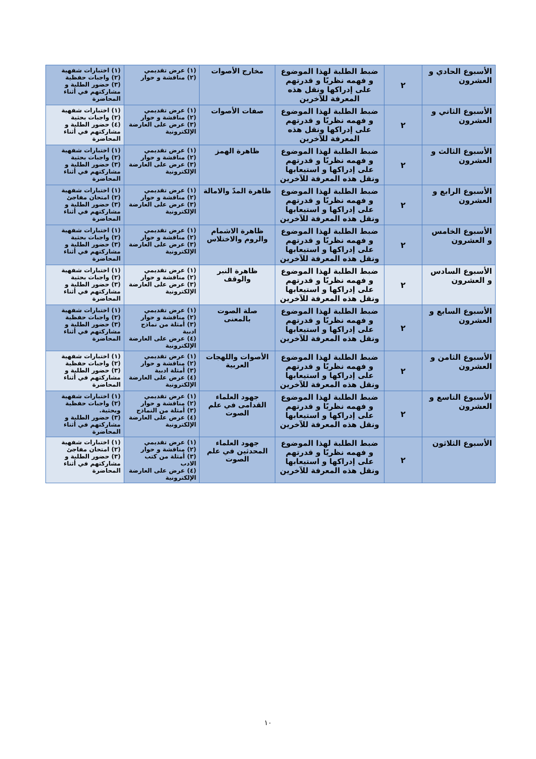| الأسبوع الحادي و العشرون | ٢ | ضبط الطلبة لهذا الموضوع و فهمه نظريًا و قدرتهم على إدراكها ونقل هذه المعرفة للآخرين | مخارج الأصوات | (١) عرض تقديمي (٢) مناقشة و حوار | (١) اختبارات شفهية (٢) واجبات حفظية (٣) حضور الطلبة و مشاركتهم في أثناء المحاضرة |
| الأسبوع الثاني و العشرون | ٢ | ضبط الطلبة لهذا الموضوع و فهمه نظريًا و قدرتهم على إدراكها ونقل هذه المعرفة للآخرين | صفات الأصوات | (١) عرض تقديمي (٢) مناقشة و حوار (٣) عرض على العارضة الإلكترونية | (١) اختبارات شفهية (٢) واجبات بحثية (٤) حضور الطلبة و مشاركتهم في أثناء المحاضرة |
| الأسبوع الثالث و العشرون | ٢ | ضبط الطلبة لهذا الموضوع و فهمه نظريًا و قدرتهم على إدراكها و استيعابها ونقل هذه المعرفة للآخرين | ظاهرة الهمز | (١) عرض تقديمي (٢) مناقشة و حوار (٣) عرض على العارضة الإلكترونية | (١) اختبارات شفهية (٢) واجبات بحثية (٣) حضور الطلبة و مشاركتهم في أثناء المحاضرة |
| الأسبوع الرابع و العشرون | ٢ | ضبط الطلبة لهذا الموضوع و فهمه نظريًا و قدرتهم على إدراكها و استيعابها ونقل هذه المعرفة للآخرين | ظاهرة المدّ والامالة | (١) عرض تقديمي (٢) مناقشة و حوار (٣) عرض على العارضة الإلكترونية | (١) اختبارات شفهية (٢) امتحان مفاجئ (٣) حضور الطلبة و مشاركتهم في أثناء المحاضرة |
| الأسبوع الخامس و العشرون | ٢ | ضبط الطلبة لهذا الموضوع و فهمه نظريًا و قدرتهم على إدراكها و استيعابها ونقل هذه المعرفة للآخرين | ظاهرة الاشمام والروم والاختلاس | (١) عرض تقديمي (٢) مناقشة و حوار (٣) عرض على العارضة الإلكترونية | (١) اختبارات شفهية (٢) واجبات بحثية (٣) حضور الطلبة و مشاركتهم في أثناء المحاضرة |
| الأسبوع السادس و العشرون | ٢ | ضبط الطلبة لهذا الموضوع و فهمه نظريًا و قدرتهم على إدراكها و استيعابها ونقل هذه المعرفة للآخرين | ظاهرة النبر والوقف | (١) عرض تقديمي (٢) مناقشة و حوار (٣) عرض على العارضة الإلكترونية | (١) اختبارات شفهية (٢) واجبات بحثية (٣) حضور الطلبة و مشاركتهم في أثناء المحاضرة |
| الأسبوع السابع و العشرون | ٢ | ضبط الطلبة لهذا الموضوع و فهمه نظريًا و قدرتهم على إدراكها و استيعابها ونقل هذه المعرفة للآخرين | صلة الصوت بالمعنى | (١) عرض تقديمي (٢) مناقشة و حوار (٣) أمثلة من نماذج ادبية (٤) عرض على العارضة الإلكترونية | (١) اختبارات شفهية (٢) واجبات حفظية (٣) حضور الطلبة و مشاركتهم في أثناء المحاضرة |
| الأسبوع الثامن و العشرون | ٢ | ضبط الطلبة لهذا الموضوع و فهمه نظريًا و قدرتهم على إدراكها و استيعابها ونقل هذه المعرفة للآخرين | الأصوات واللهجات العربية | (١) عرض تقديمي (٢) مناقشة و حوار (٣) أمثلة ادبية (٤) عرض على العارضة الإلكترونية | (١) اختبارات شفهية (٢) واجبات حفظية (٣) حضور الطلبة و مشاركتهم في أثناء المحاضرة |
| الأسبوع التاسع و العشرون | ٢ | ضبط الطلبة لهذا الموضوع و فهمه نظريًا و قدرتهم على إدراكها و استيعابها ونقل هذه المعرفة للآخرين | جهود العلماء القدامى في علم الصوت | (١) عرض تقديمي (٢) مناقشة و حوار (٣) أمثلة من النماذج (٤) عرض على العارضة الإلكترونية | (١) اختبارات شفهية (٢) واجبات حفظية وبحثية. (٣) حضور الطلبة و مشاركتهم في أثناء المحاضرة |
| الأسبوع الثلاثون | ٢ | ضبط الطلبة لهذا الموضوع و فهمه نظريًا و قدرتهم على إدراكها و استيعابها ونقل هذه المعرفة للآخرين | جهود العلماء المحدثين في علم الصوت | (١) عرض تقديمي (٢) مناقشة و حوار (٣) أمثلة من كتب الادب (٤) عرض على العارضة الإلكترونية | (١) اختبارات شفهية (٢) امتحان مفاجئ (٣) حضور الطلبة و مشاركتهم في أثناء المحاضرة |
١٠